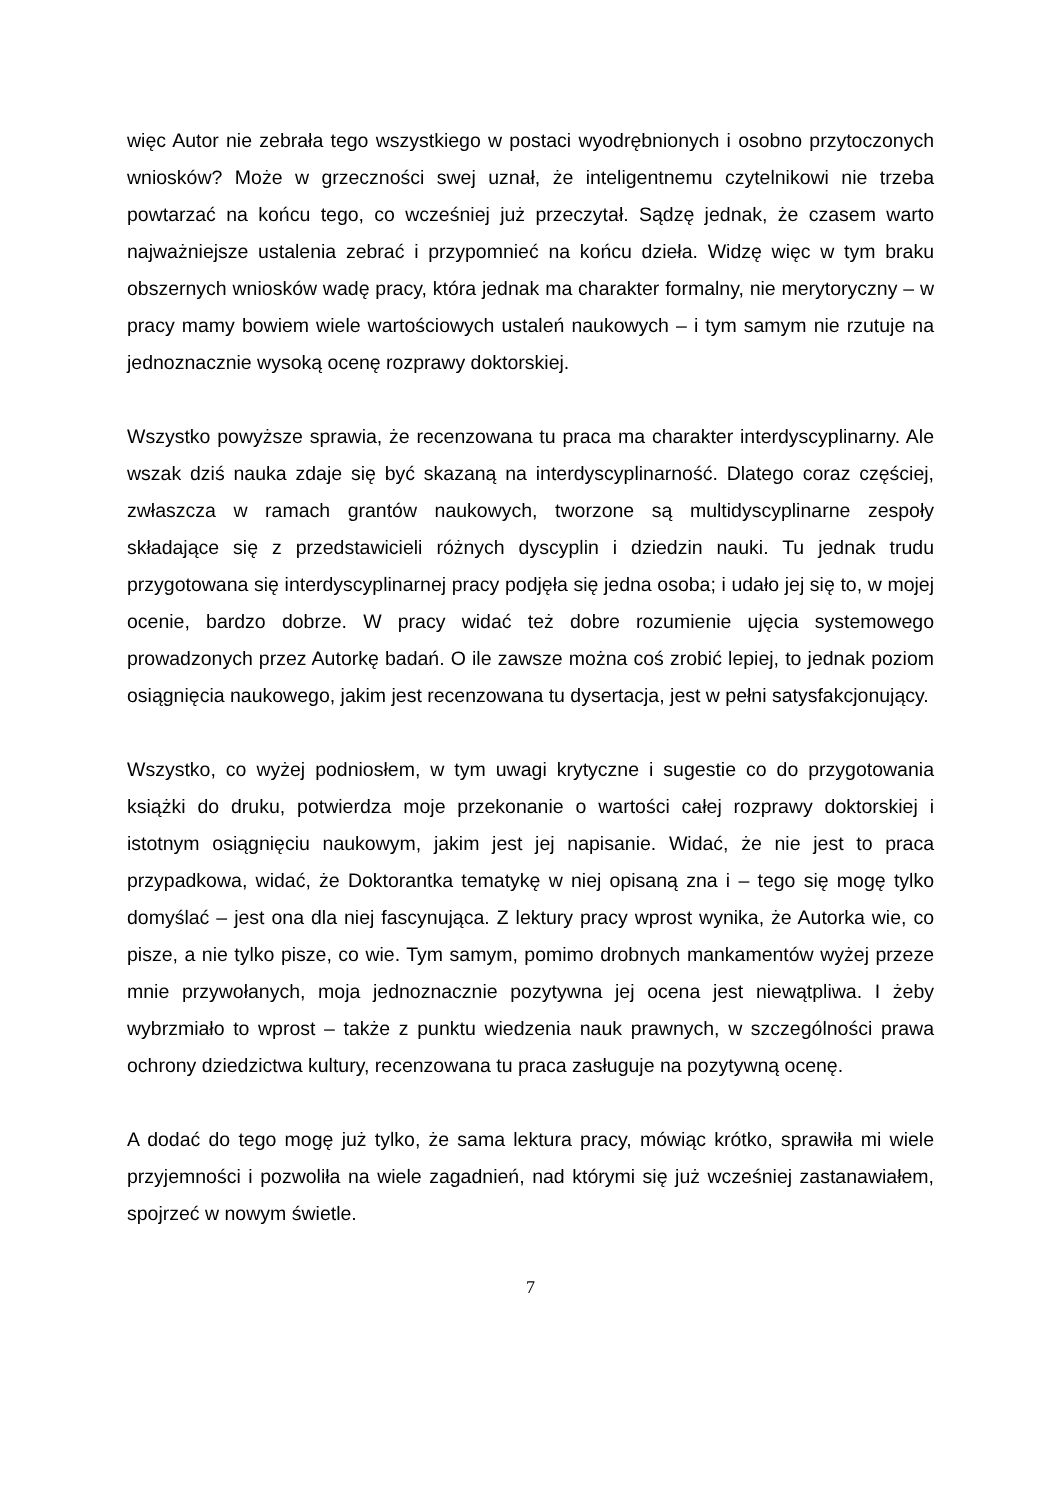więc Autor nie zebrała tego wszystkiego w postaci wyodrębnionych i osobno przytoczonych wniosków? Może w grzeczności swej uznał, że inteligentnemu czytelnikowi nie trzeba powtarzać na końcu tego, co wcześniej już przeczytał. Sądzę jednak, że czasem warto najważniejsze ustalenia zebrać i przypomnieć na końcu dzieła. Widzę więc w tym braku obszernych wniosków wadę pracy, która jednak ma charakter formalny, nie merytoryczny – w pracy mamy bowiem wiele wartościowych ustaleń naukowych – i tym samym nie rzutuje na jednoznacznie wysoką ocenę rozprawy doktorskiej.
Wszystko powyższe sprawia, że recenzowana tu praca ma charakter interdyscyplinarny. Ale wszak dziś nauka zdaje się być skazaną na interdyscyplinarność. Dlatego coraz częściej, zwłaszcza w ramach grantów naukowych, tworzone są multidyscyplinarne zespoły składające się z przedstawicieli różnych dyscyplin i dziedzin nauki. Tu jednak trudu przygotowana się interdyscyplinarnej pracy podjęła się jedna osoba; i udało jej się to, w mojej ocenie, bardzo dobrze. W pracy widać też dobre rozumienie ujęcia systemowego prowadzonych przez Autorkę badań. O ile zawsze można coś zrobić lepiej, to jednak poziom osiągnięcia naukowego, jakim jest recenzowana tu dysertacja, jest w pełni satysfakcjonujący.
Wszystko, co wyżej podniosłem, w tym uwagi krytyczne i sugestie co do przygotowania książki do druku, potwierdza moje przekonanie o wartości całej rozprawy doktorskiej i istotnym osiągnięciu naukowym, jakim jest jej napisanie. Widać, że nie jest to praca przypadkowa, widać, że Doktorantka tematykę w niej opisaną zna i – tego się mogę tylko domyślać – jest ona dla niej fascynująca. Z lektury pracy wprost wynika, że Autorka wie, co pisze, a nie tylko pisze, co wie. Tym samym, pomimo drobnych mankamentów wyżej przeze mnie przywołanych, moja jednoznacznie pozytywna jej ocena jest niewątpliwa. I żeby wybrzmiało to wprost – także z punktu wiedzenia nauk prawnych, w szczególności prawa ochrony dziedzictwa kultury, recenzowana tu praca zasługuje na pozytywną ocenę.
A dodać do tego mogę już tylko, że sama lektura pracy, mówiąc krótko, sprawiła mi wiele przyjemności i pozwoliła na wiele zagadnień, nad którymi się już wcześniej zastanawiałem, spojrzeć w nowym świetle.
7